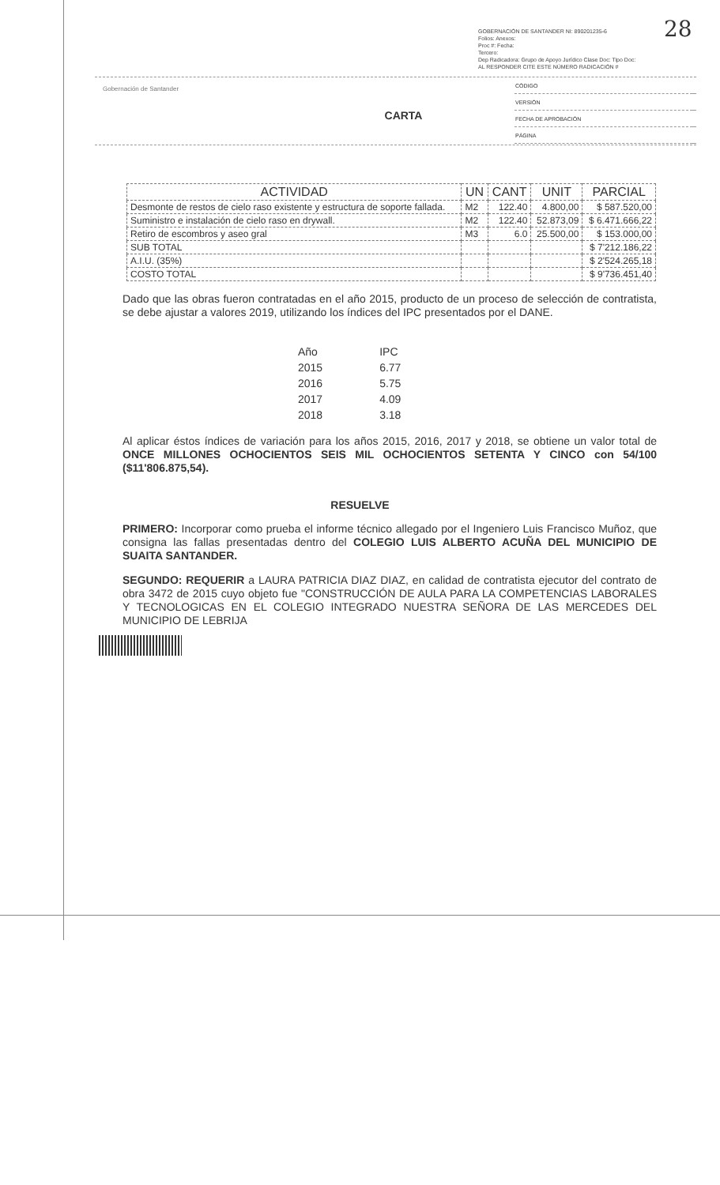28
GOBERNACIÓN DE SANTANDER NI: 890201235-6
Folios: Anexos:
Proc #: Fecha:
Tercero:
Dep Radicadora: Grupo de Apoyo Jurídico Clase Doc: Tipo Doc:
AL RESPONDER CITE ESTE NÚMERO RADICACIÓN #
Gobernación de Santander
CARTA
| CÓDIGO | |
| VERSIÓN | |
| FECHA DE APROBACIÓN | |
| PÁGINA | |
| ACTIVIDAD | UN | CANT | UNIT | PARCIAL |
| --- | --- | --- | --- | --- |
| Desmonte de restos de cielo raso existente y estructura de soporte fallada. | M2 | 122.40 | 4.800,00 | $ 587.520,00 |
| Suministro e instalación de cielo raso en drywall. | M2 | 122.40 | 52.873,09 | $ 6.471.666,22 |
| Retiro de escombros y aseo gral | M3 | 6.0 | 25.500,00 | $ 153.000,00 |
| SUB TOTAL | | | | $ 7'212.186,22 |
| A.I.U. (35%) | | | | $ 2'524.265,18 |
| COSTO TOTAL | | | | $ 9'736.451,40 |
Dado que las obras fueron contratadas en el año 2015, producto de un proceso de selección de contratista, se debe ajustar a valores 2019, utilizando los índices del IPC presentados por el DANE.
| Año | IPC |
| 2015 | 6.77 |
| 2016 | 5.75 |
| 2017 | 4.09 |
| 2018 | 3.18 |
Al aplicar éstos índices de variación para los años 2015, 2016, 2017 y 2018, se obtiene un valor total de ONCE MILLONES OCHOCIENTOS SEIS MIL OCHOCIENTOS SETENTA Y CINCO con 54/100 ($11'806.875,54).
RESUELVE
PRIMERO: Incorporar como prueba el informe técnico allegado por el Ingeniero Luis Francisco Muñoz, que consigna las fallas presentadas dentro del COLEGIO LUIS ALBERTO ACUÑA DEL MUNICIPIO DE SUAITA SANTANDER.
SEGUNDO: REQUERIR a LAURA PATRICIA DIAZ DIAZ, en calidad de contratista ejecutor del contrato de obra 3472 de 2015 cuyo objeto fue "CONSTRUCCIÓN DE AULA PARA LA COMPETENCIAS LABORALES Y TECNOLOGICAS EN EL COLEGIO INTEGRADO NUESTRA SEÑORA DE LAS MERCEDES DEL MUNICIPIO DE LEBRIJA